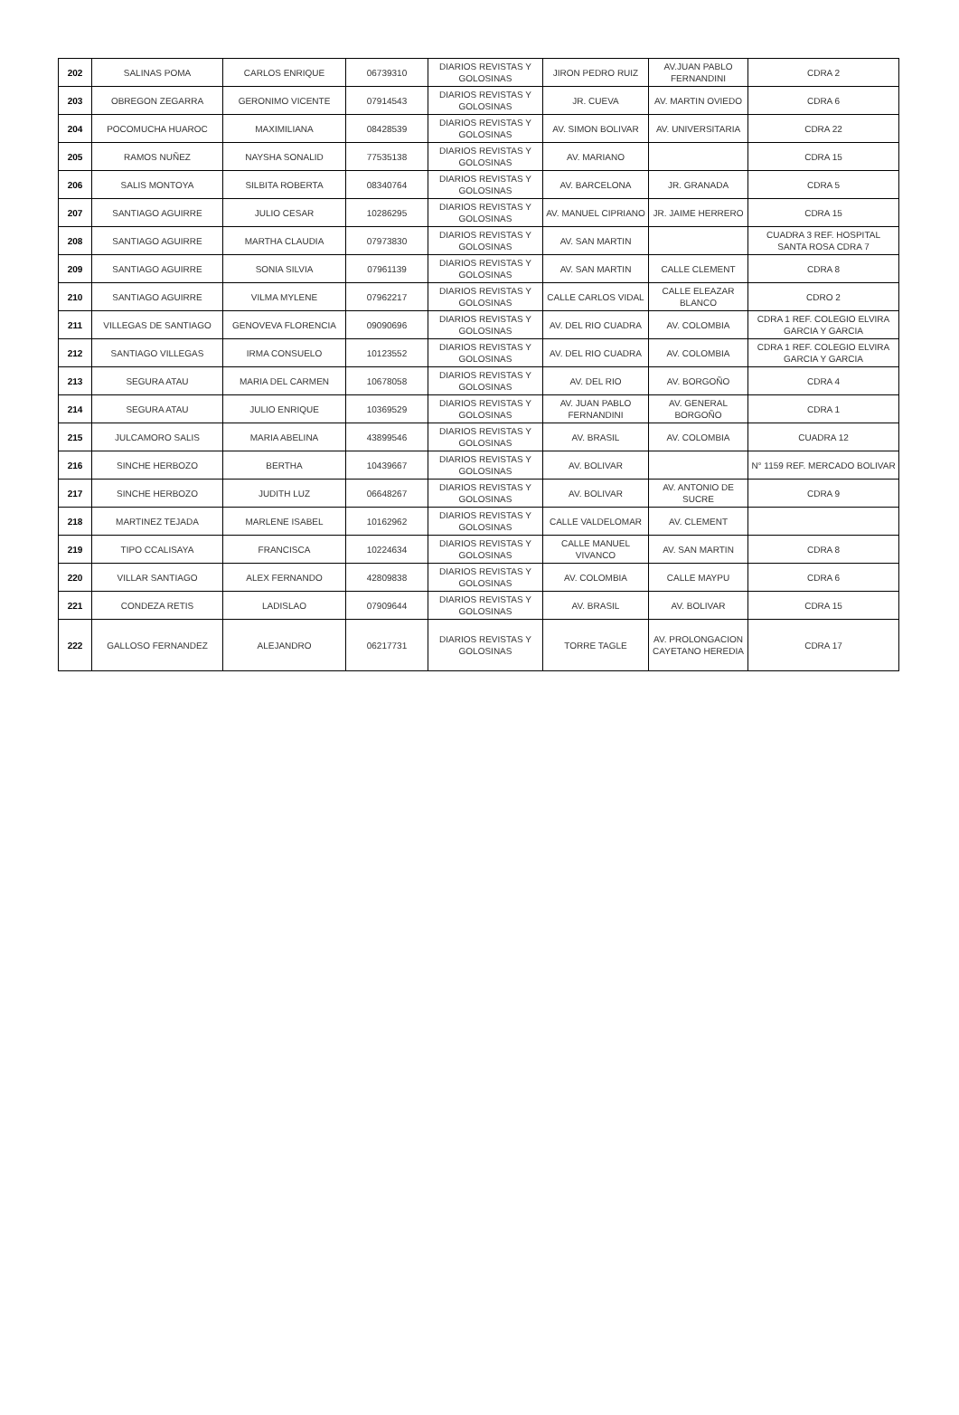| 202 | SALINAS POMA | CARLOS ENRIQUE | 06739310 | DIARIOS REVISTAS Y GOLOSINAS | JIRON PEDRO RUIZ | AV.JUAN PABLO FERNANDINI | CDRA 2 |
| 203 | OBREGON ZEGARRA | GERONIMO VICENTE | 07914543 | DIARIOS REVISTAS Y GOLOSINAS | JR. CUEVA | AV. MARTIN OVIEDO | CDRA 6 |
| 204 | POCOMUCHA HUAROC | MAXIMILIANA | 08428539 | DIARIOS REVISTAS Y GOLOSINAS | AV. SIMON BOLIVAR | AV. UNIVERSITARIA | CDRA 22 |
| 205 | RAMOS NUÑEZ | NAYSHA SONALID | 77535138 | DIARIOS REVISTAS Y GOLOSINAS | AV. MARIANO | | CDRA 15 |
| 206 | SALIS MONTOYA | SILBITA ROBERTA | 08340764 | DIARIOS REVISTAS Y GOLOSINAS | AV. BARCELONA | JR. GRANADA | CDRA 5 |
| 207 | SANTIAGO AGUIRRE | JULIO CESAR | 10286295 | DIARIOS REVISTAS Y GOLOSINAS | AV. MANUEL CIPRIANO | JR. JAIME HERRERO | CDRA 15 |
| 208 | SANTIAGO AGUIRRE | MARTHA CLAUDIA | 07973830 | DIARIOS REVISTAS Y GOLOSINAS | AV. SAN MARTIN | | CUADRA 3 REF. HOSPITAL SANTA ROSA CDRA 7 |
| 209 | SANTIAGO AGUIRRE | SONIA SILVIA | 07961139 | DIARIOS REVISTAS Y GOLOSINAS | AV. SAN MARTIN | CALLE CLEMENT | CDRA 8 |
| 210 | SANTIAGO AGUIRRE | VILMA MYLENE | 07962217 | DIARIOS REVISTAS Y GOLOSINAS | CALLE CARLOS VIDAL | CALLE ELEAZAR BLANCO | CDRO 2 |
| 211 | VILLEGAS DE SANTIAGO | GENOVEVA FLORENCIA | 09090696 | DIARIOS REVISTAS Y GOLOSINAS | AV. DEL RIO CUADRA | AV. COLOMBIA | CDRA 1 REF. COLEGIO ELVIRA GARCIA Y GARCIA |
| 212 | SANTIAGO VILLEGAS | IRMA CONSUELO | 10123552 | DIARIOS REVISTAS Y GOLOSINAS | AV. DEL RIO CUADRA | AV. COLOMBIA | CDRA 1 REF. COLEGIO ELVIRA GARCIA Y GARCIA |
| 213 | SEGURA ATAU | MARIA DEL CARMEN | 10678058 | DIARIOS REVISTAS Y GOLOSINAS | AV. DEL RIO | AV. BORGOÑO | CDRA 4 |
| 214 | SEGURA ATAU | JULIO ENRIQUE | 10369529 | DIARIOS REVISTAS Y GOLOSINAS | AV. JUAN PABLO FERNANDINI | AV. GENERAL BORGOÑO | CDRA 1 |
| 215 | JULCAMORO SALIS | MARIA ABELINA | 43899546 | DIARIOS REVISTAS Y GOLOSINAS | AV. BRASIL | AV. COLOMBIA | CUADRA 12 |
| 216 | SINCHE HERBOZO | BERTHA | 10439667 | DIARIOS REVISTAS Y GOLOSINAS | AV. BOLIVAR | | N° 1159 REF. MERCADO BOLIVAR |
| 217 | SINCHE HERBOZO | JUDITH LUZ | 06648267 | DIARIOS REVISTAS Y GOLOSINAS | AV. BOLIVAR | AV. ANTONIO DE SUCRE | CDRA 9 |
| 218 | MARTINEZ TEJADA | MARLENE ISABEL | 10162962 | DIARIOS REVISTAS Y GOLOSINAS | CALLE VALDELOMAR | AV. CLEMENT | |
| 219 | TIPO CCALISAYA | FRANCISCA | 10224634 | DIARIOS REVISTAS Y GOLOSINAS | CALLE MANUEL VIVANCO | AV. SAN MARTIN | CDRA 8 |
| 220 | VILLAR SANTIAGO | ALEX FERNANDO | 42809838 | DIARIOS REVISTAS Y GOLOSINAS | AV. COLOMBIA | CALLE MAYPU | CDRA 6 |
| 221 | CONDEZA RETIS | LADISLAO | 07909644 | DIARIOS REVISTAS Y GOLOSINAS | AV. BRASIL | AV. BOLIVAR | CDRA 15 |
| 222 | GALLOSO FERNANDEZ | ALEJANDRO | 06217731 | DIARIOS REVISTAS Y GOLOSINAS | TORRE TAGLE | AV. PROLONGACION CAYETANO HEREDIA | CDRA 17 |